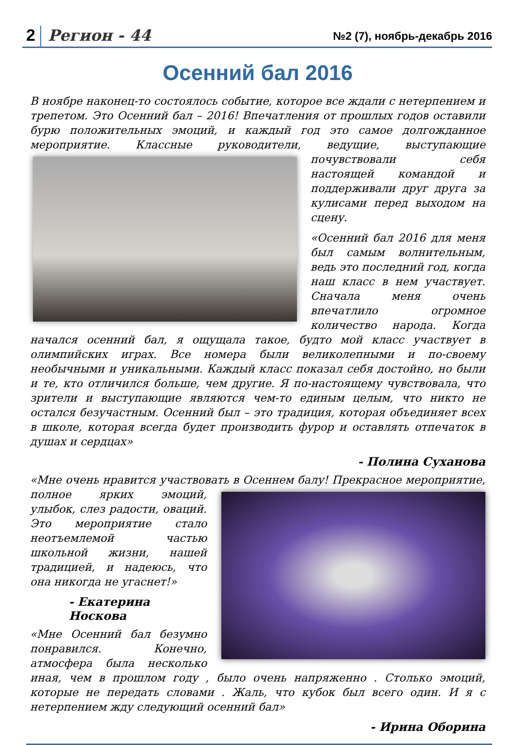2 Регион - 44 №2 (7), ноябрь-декабрь 2016
Осенний бал 2016
В ноябре наконец-то состоялось событие, которое все ждали с нетерпением и трепетом. Это Осенний бал – 2016! Впечатления от прошлых годов оставили бурю положительных эмоций, и каждый год это самое долгожданное мероприятие. Классные руководители, ведущие, выступа ющие почувствовали себя настоящей командой и поддерживали друг друга за кулисами перед выходом на сцену.
«Осенний бал 2016 для меня был самым волнительным, ведь это последний год, когда наш класс в нем участвует. Сначала меня очень впечатлило огромное количество народа. Когда начался осенний бал, я ощущала такое, будто мой класс участвует в олимпийских играх. Все номера были великолепными и по-своему необычными и уникальными. Каждый класс показал себя достойно, но были и те, кто отличился больше, чем другие. Я по-настоящему чувствовала, что зрители и выступающие являются чем-то единым целым, что никто не остался безучастным. Осенний был – это традиция, которая объединяет всех в школе, которая всегда будет производить фурор и оставлять отпечаток в душах и сердцах»
- Полина Суханова
«Мне очень нравится участвовать в Осеннем балу! Прекрасное меропри ятие, полное ярких эмоций, улыбок, слез радости, оваций. Это мероприятие стало неотъемлемой частью школьной жизни, нашей традицией, и надеюсь, что она никогда не угаснет!»
- Екатерина Носкова
«Мне Осенний бал безумно понравился. Конечно, атмосфера была несколько иная, чем в прошлом году , было очень напряженно . Столько эмоций, которые не передать словами . Жаль, что кубок был всего один. И я с нетерпением жду следующий осенний бал»
- Ирина Оборина